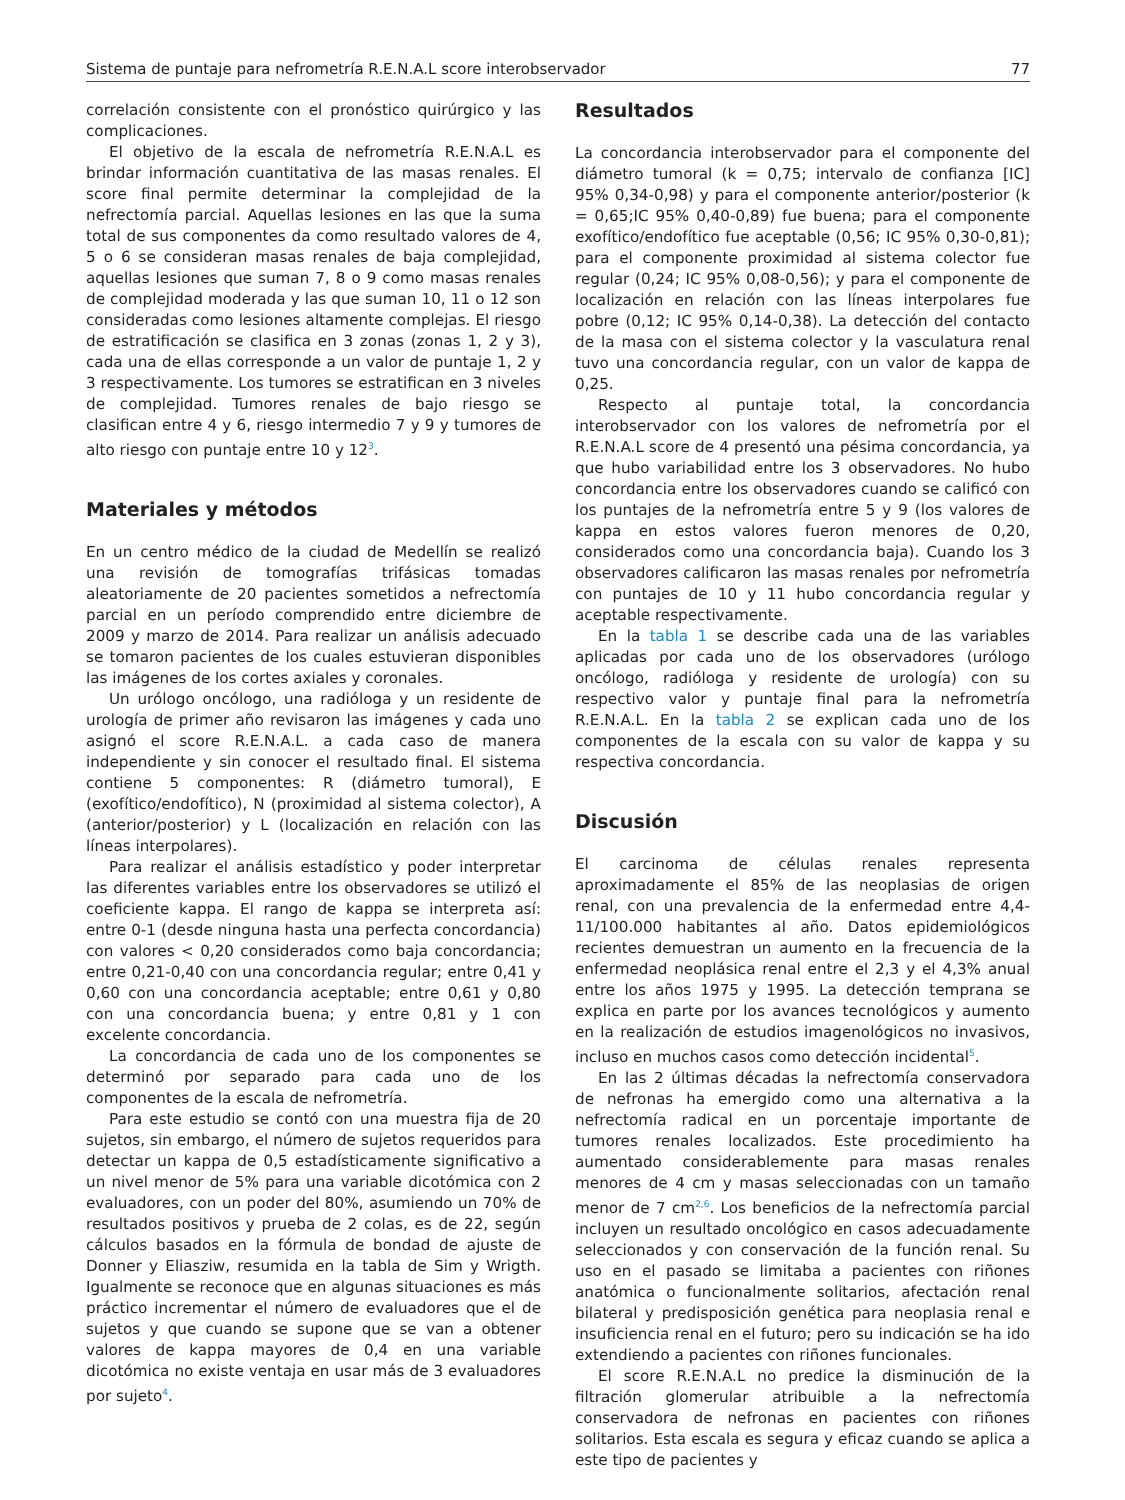Sistema de puntaje para nefrometría R.E.N.A.L score interobservador 77
correlación consistente con el pronóstico quirúrgico y las complicaciones.
El objetivo de la escala de nefrometría R.E.N.A.L es brindar información cuantitativa de las masas renales. El score final permite determinar la complejidad de la nefrectomía parcial. Aquellas lesiones en las que la suma total de sus componentes da como resultado valores de 4, 5 o 6 se consideran masas renales de baja complejidad, aquellas lesiones que suman 7, 8 o 9 como masas renales de complejidad moderada y las que suman 10, 11 o 12 son consideradas como lesiones altamente complejas. El riesgo de estratificación se clasifica en 3 zonas (zonas 1, 2 y 3), cada una de ellas corresponde a un valor de puntaje 1, 2 y 3 respectivamente. Los tumores se estratifican en 3 niveles de complejidad. Tumores renales de bajo riesgo se clasifican entre 4 y 6, riesgo intermedio 7 y 9 y tumores de alto riesgo con puntaje entre 10 y 12<sup>3</sup>.
Materiales y métodos
En un centro médico de la ciudad de Medellín se realizó una revisión de tomografías trifásicas tomadas aleatoriamente de 20 pacientes sometidos a nefrectomía parcial en un período comprendido entre diciembre de 2009 y marzo de 2014. Para realizar un análisis adecuado se tomaron pacientes de los cuales estuvieran disponibles las imágenes de los cortes axiales y coronales.
Un urólogo oncólogo, una radióloga y un residente de urología de primer año revisaron las imágenes y cada uno asignó el score R.E.N.A.L. a cada caso de manera independiente y sin conocer el resultado final. El sistema contiene 5 componentes: R (diámetro tumoral), E (exofítico/endofítico), N (proximidad al sistema colector), A (anterior/posterior) y L (localización en relación con las líneas interpolares).
Para realizar el análisis estadístico y poder interpretar las diferentes variables entre los observadores se utilizó el coeficiente kappa. El rango de kappa se interpreta así: entre 0-1 (desde ninguna hasta una perfecta concordancia) con valores < 0,20 considerados como baja concordancia; entre 0,21-0,40 con una concordancia regular; entre 0,41 y 0,60 con una concordancia aceptable; entre 0,61 y 0,80 con una concordancia buena; y entre 0,81 y 1 con excelente concordancia.
La concordancia de cada uno de los componentes se determinó por separado para cada uno de los componentes de la escala de nefrometría.
Para este estudio se contó con una muestra fija de 20 sujetos, sin embargo, el número de sujetos requeridos para detectar un kappa de 0,5 estadísticamente significativo a un nivel menor de 5% para una variable dicotómica con 2 evaluadores, con un poder del 80%, asumiendo un 70% de resultados positivos y prueba de 2 colas, es de 22, según cálculos basados en la fórmula de bondad de ajuste de Donner y Eliasziw, resumida en la tabla de Sim y Wrigth. Igualmente se reconoce que en algunas situaciones es más práctico incrementar el número de evaluadores que el de sujetos y que cuando se supone que se van a obtener valores de kappa mayores de 0,4 en una variable dicotómica no existe ventaja en usar más de 3 evaluadores por sujeto<sup>4</sup>.
Resultados
La concordancia interobservador para el componente del diámetro tumoral (k = 0,75; intervalo de confianza [IC] 95% 0,34-0,98) y para el componente anterior/posterior (k = 0,65;IC 95% 0,40-0,89) fue buena; para el componente exofítico/endofítico fue aceptable (0,56; IC 95% 0,30-0,81); para el componente proximidad al sistema colector fue regular (0,24; IC 95% 0,08-0,56); y para el componente de localización en relación con las líneas interpolares fue pobre (0,12; IC 95% 0,14-0,38). La detección del contacto de la masa con el sistema colector y la vasculatura renal tuvo una concordancia regular, con un valor de kappa de 0,25.
Respecto al puntaje total, la concordancia interobservador con los valores de nefrometría por el R.E.N.A.L score de 4 presentó una pésima concordancia, ya que hubo variabilidad entre los 3 observadores. No hubo concordancia entre los observadores cuando se calificó con los puntajes de la nefrometría entre 5 y 9 (los valores de kappa en estos valores fueron menores de 0,20, considerados como una concordancia baja). Cuando los 3 observadores calificaron las masas renales por nefrometría con puntajes de 10 y 11 hubo concordancia regular y aceptable respectivamente.
En la tabla 1 se describe cada una de las variables aplicadas por cada uno de los observadores (urólogo oncólogo, radióloga y residente de urología) con su respectivo valor y puntaje final para la nefrometría R.E.N.A.L. En la tabla 2 se explican cada uno de los componentes de la escala con su valor de kappa y su respectiva concordancia.
Discusión
El carcinoma de células renales representa aproximadamente el 85% de las neoplasias de origen renal, con una prevalencia de la enfermedad entre 4,4-11/100.000 habitantes al año. Datos epidemiológicos recientes demuestran un aumento en la frecuencia de la enfermedad neoplásica renal entre el 2,3 y el 4,3% anual entre los años 1975 y 1995. La detección temprana se explica en parte por los avances tecnológicos y aumento en la realización de estudios imagenológicos no invasivos, incluso en muchos casos como detección incidental<sup>5</sup>.
En las 2 últimas décadas la nefrectomía conservadora de nefronas ha emergido como una alternativa a la nefrectomía radical en un porcentaje importante de tumores renales localizados. Este procedimiento ha aumentado considerablemente para masas renales menores de 4 cm y masas seleccionadas con un tamaño menor de 7 cm<sup>2,6</sup>. Los beneficios de la nefrectomía parcial incluyen un resultado oncológico en casos adecuadamente seleccionados y con conservación de la función renal. Su uso en el pasado se limitaba a pacientes con riñones anatómica o funcionalmente solitarios, afectación renal bilateral y predisposición genética para neoplasia renal e insuficiencia renal en el futuro; pero su indicación se ha ido extendiendo a pacientes con riñones funcionales.
El score R.E.N.A.L no predice la disminución de la filtración glomerular atribuible a la nefrectomía conservadora de nefronas en pacientes con riñones solitarios. Esta escala es segura y eficaz cuando se aplica a este tipo de pacientes y